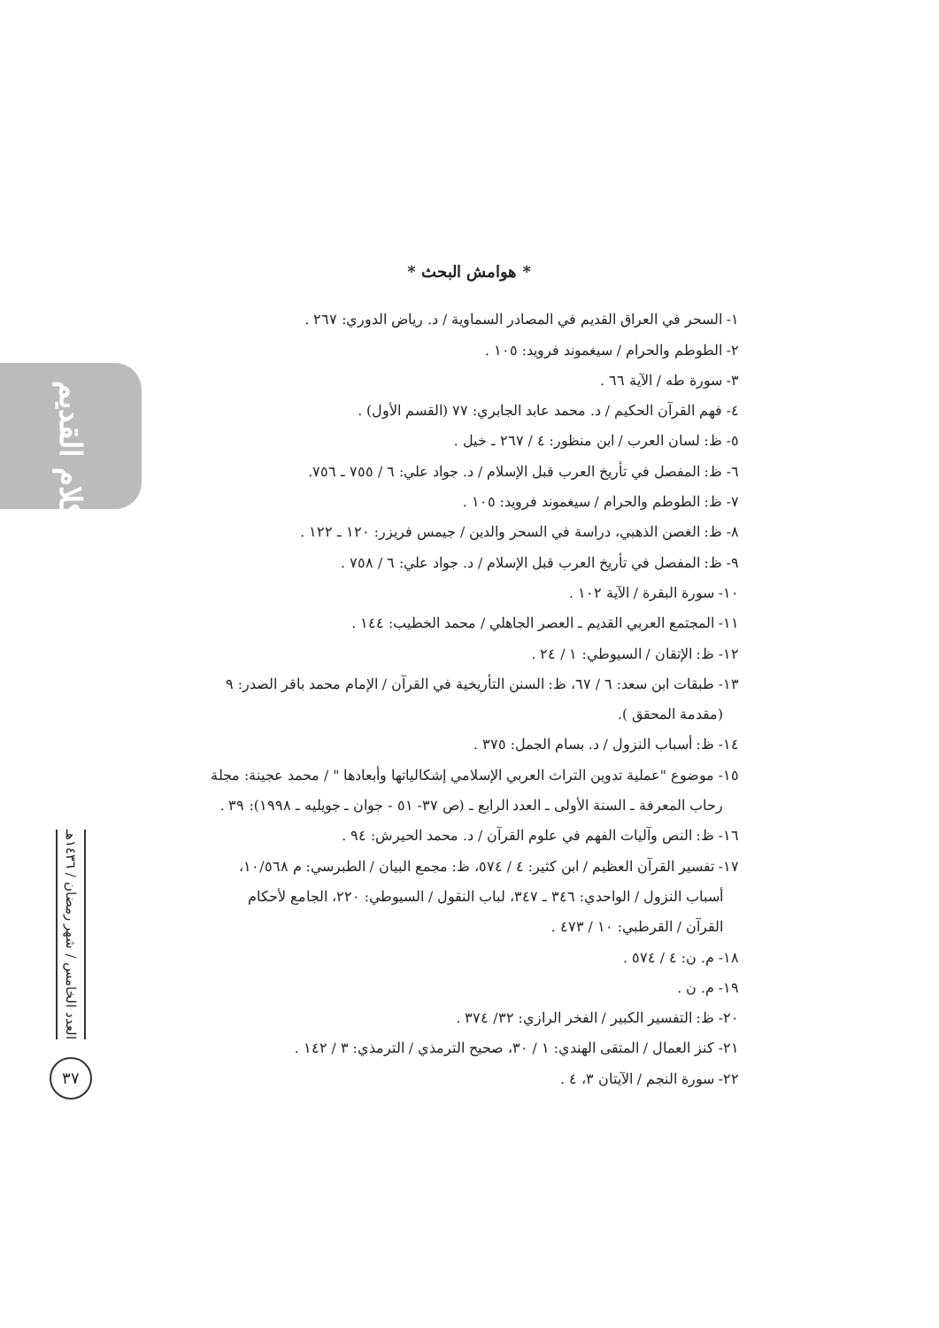الكلام القديم
العدد الخامس / شهر رمضان / ١٤٣٦هـ
٣٧
* هوامش البحث *
١- السحر في العراق القديم في المصادر السماوية / د. رياض الدوري: ٢٦٧ .
٢- الطوطم والحرام / سيغموند فرويد: ١٠٥ .
٣- سورة طه / الآية ٦٦ .
٤- فهم القرآن الحكيم / د. محمد عابد الجابري: ٧٧ (القسم الأول) .
٥- ظ: لسان العرب / ابن منظور: ٤ / ٢٦٧ ـ خيل .
٦- ظ: المفصل في تأريخ العرب قبل الإسلام / د. جواد علي: ٦ / ٧٥٥ ـ ٧٥٦.
٧- ظ: الطوطم والحرام / سيغموند فرويد: ١٠٥ .
٨- ظ: الغصن الذهبي، دراسة في السحر والدين / جيمس فريزر: ١٢٠ ـ ١٢٢ .
٩- ظ: المفصل في تأريخ العرب قبل الإسلام / د. جواد علي: ٦ / ٧٥٨ .
١٠- سورة البقرة / الآية ١٠٢ .
١١- المجتمع العربي القديم ـ العصر الجاهلي / محمد الخطيب: ١٤٤ .
١٢- ظ: الإتقان / السيوطي: ١ / ٢٤ .
١٣- طبقات ابن سعد: ٦ / ٦٧، ظ: السنن التأريخية في القرآن / الإمام محمد باقر الصدر: ٩
(مقدمة المحقق ).
١٤- ظ: أسباب النزول / د. بسام الجمل: ٣٧٥ .
١٥- موضوع "عملية تدوين التراث العربي الإسلامي إشكالياتها وأبعادها " / محمد عجينة: مجلة
رحاب المعرفة ـ السنة الأولى ـ العدد الرابع ـ (ص ٣٧- ٥١ - جوان ـ جويليه ـ ١٩٩٨): ٣٩ .
١٦- ظ: النص وآليات الفهم في علوم القرآن / د. محمد الحيرش: ٩٤ .
١٧- تفسير القرآن العظيم / ابن كثير: ٤ / ٥٧٤، ظ: مجمع البيان / الطبرسي: م ١٠/٥٦٨،
أسباب النزول / الواحدي: ٣٤٦ ـ ٣٤٧، لباب النقول / السيوطي: ٢٢٠، الجامع لأحكام
القرآن / القرطبي: ١٠ / ٤٧٣ .
١٨- م. ن: ٤ / ٥٧٤ .
١٩- م. ن .
٢٠- ظ: التفسير الكبير / الفخر الرازي: ٣٢/ ٣٧٤ .
٢١- كنز العمال / المتقى الهندي: ١ / ٣٠، صحيح الترمذي / الترمذي: ٣ / ١٤٢ .
٢٢- سورة النجم / الآيتان ٣، ٤ .